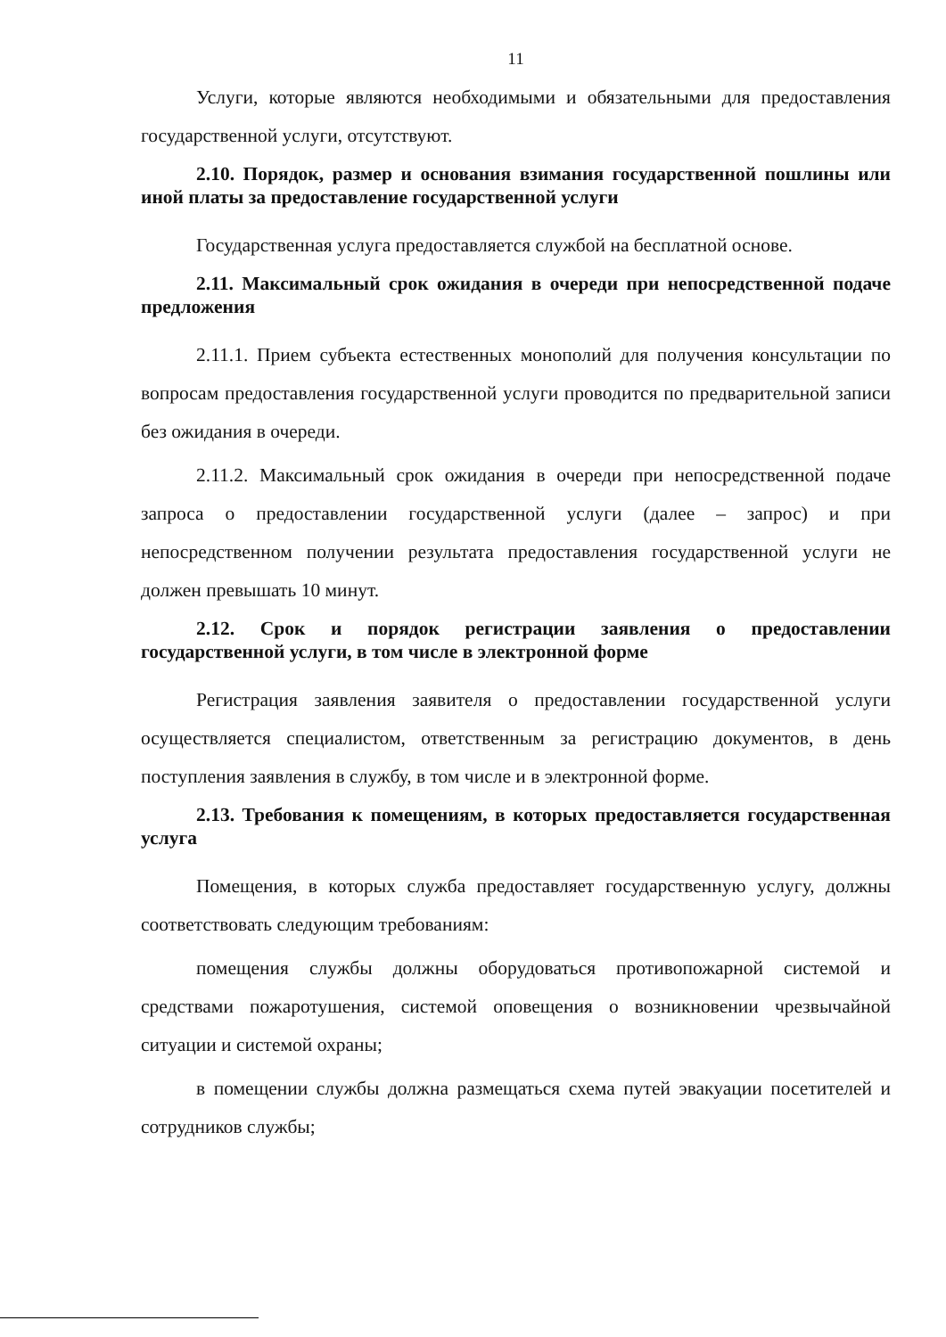11
Услуги, которые являются необходимыми и обязательными для предоставления государственной услуги, отсутствуют.
2.10. Порядок, размер и основания взимания государственной пошлины или иной платы за предоставление государственной услуги
Государственная услуга предоставляется службой на бесплатной основе.
2.11. Максимальный срок ожидания в очереди при непосредственной подаче предложения
2.11.1. Прием субъекта естественных монополий для получения консультации по вопросам предоставления государственной услуги проводится по предварительной записи без ожидания в очереди.
2.11.2. Максимальный срок ожидания в очереди при непосредственной подаче запроса о предоставлении государственной услуги (далее – запрос) и при непосредственном получении результата предоставления государственной услуги не должен превышать 10 минут.
2.12. Срок и порядок регистрации заявления о предоставлении государственной услуги, в том числе в электронной форме
Регистрация заявления заявителя о предоставлении государственной услуги осуществляется специалистом, ответственным за регистрацию документов, в день поступления заявления в службу, в том числе и в электронной форме.
2.13. Требования к помещениям, в которых предоставляется государственная услуга
Помещения, в которых служба предоставляет государственную услугу, должны соответствовать следующим требованиям:
помещения службы должны оборудоваться противопожарной системой и средствами пожаротушения, системой оповещения о возникновении чрезвычайной ситуации и системой охраны;
в помещении службы должна размещаться схема путей эвакуации посетителей и сотрудников службы;